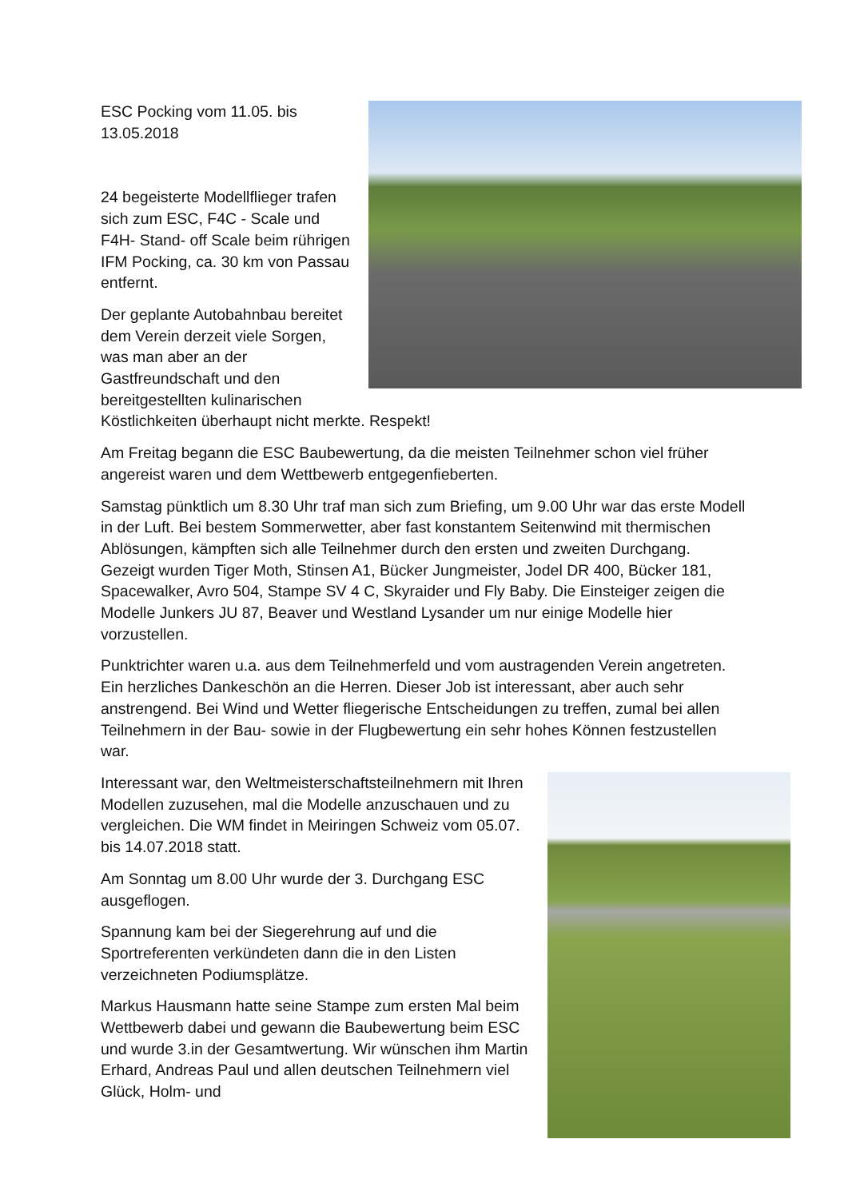ESC Pocking vom 11.05. bis
13.05.2018
24 begeisterte Modellflieger trafen sich zum ESC, F4C - Scale und F4H- Stand- off Scale beim rührigen IFM Pocking, ca. 30 km von Passau entfernt.
Der geplante Autobahnbau bereitet dem Verein derzeit viele Sorgen, was man aber an der Gastfreundschaft und den bereitgestellten kulinarischen Köstlichkeiten überhaupt nicht merkte. Respekt!
Am Freitag begann die ESC Baubewertung, da die meisten Teilnehmer schon viel früher angereist waren und dem Wettbewerb entgegenfieberten.
Samstag pünktlich um 8.30 Uhr traf man sich zum Briefing, um 9.00 Uhr war das erste Modell in der Luft. Bei bestem Sommerwetter, aber fast konstantem Seitenwind mit thermischen Ablösungen, kämpften sich alle Teilnehmer durch den ersten und zweiten Durchgang. Gezeigt wurden Tiger Moth, Stinsen A1, Bücker Jungmeister, Jodel DR 400, Bücker 181, Spacewalker, Avro 504, Stampe SV 4 C, Skyraider und Fly Baby. Die Einsteiger zeigen die Modelle Junkers JU 87, Beaver und Westland Lysander um nur einige Modelle hier vorzustellen.
Punktrichter waren u.a. aus dem Teilnehmerfeld und vom austragenden Verein angetreten. Ein herzliches Dankeschön an die Herren. Dieser Job ist interessant, aber auch sehr anstrengend. Bei Wind und Wetter fliegerische Entscheidungen zu treffen, zumal bei allen Teilnehmern in der Bau- sowie in der Flugbewertung ein sehr hohes Können festzustellen war.
Interessant war, den Weltmeisterschaftsteilnehmern mit Ihren Modellen zuzusehen, mal die Modelle anzuschauen und zu vergleichen. Die WM findet in Meiringen Schweiz vom 05.07. bis 14.07.2018 statt.
Am Sonntag um 8.00 Uhr wurde der 3. Durchgang ESC ausgeflogen.
Spannung kam bei der Siegerehrung auf und die Sportreferenten verkündeten dann die in den Listen verzeichneten Podiumsplätze.
Markus Hausmann hatte seine Stampe zum ersten Mal beim Wettbewerb dabei und gewann die Baubewertung beim ESC und wurde 3.in der Gesamtwertung. Wir wünschen ihm Martin Erhard, Andreas Paul und allen deutschen Teilnehmern viel Glück, Holm- und